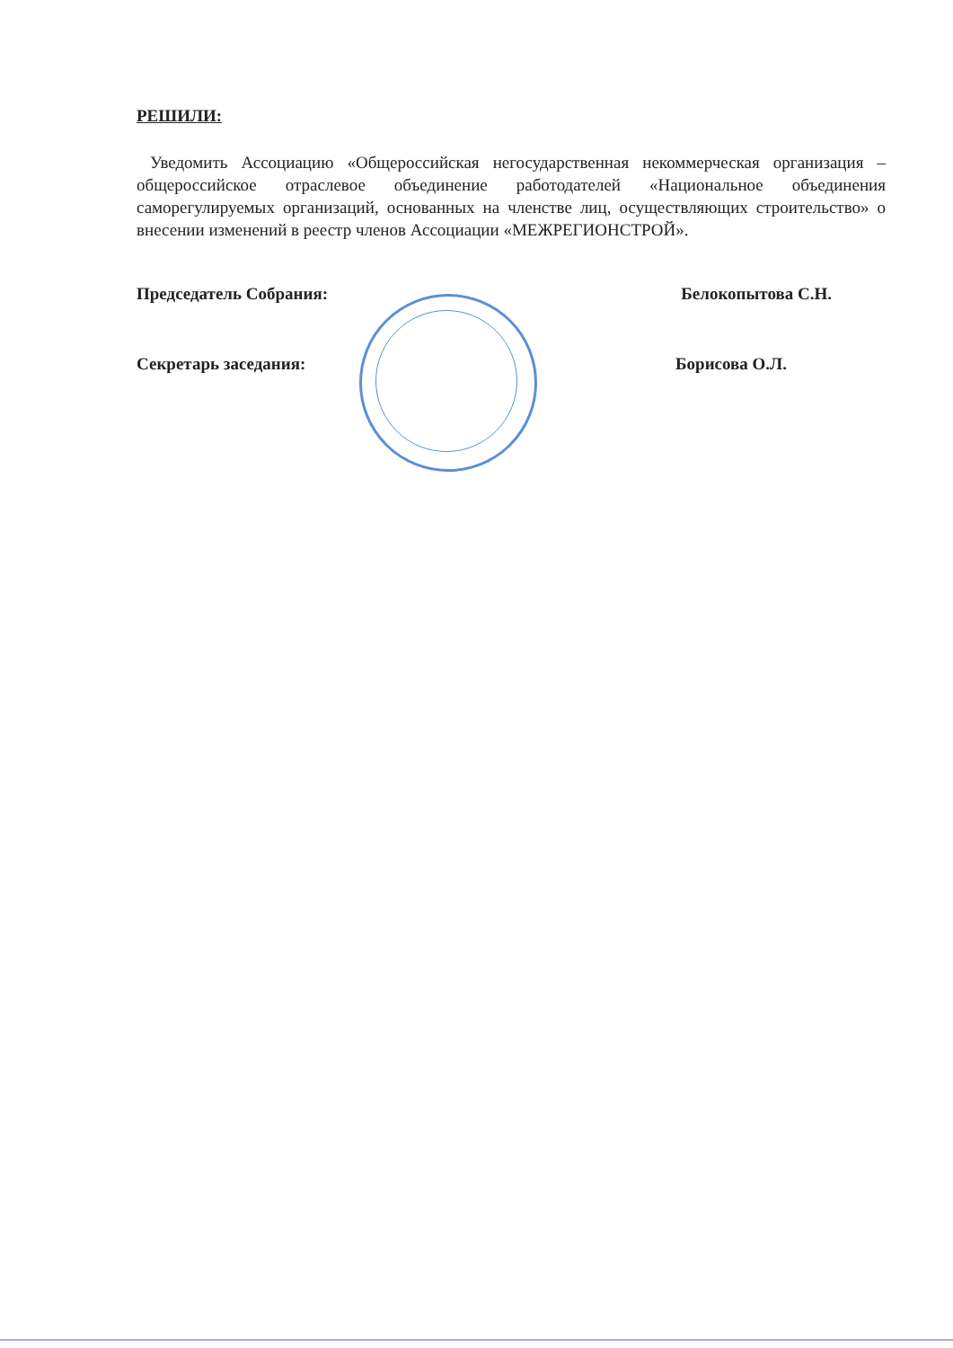РЕШИЛИ:
Уведомить Ассоциацию «Общероссийская негосударственная некоммерческая организация – общероссийское отраслевое объединение работодателей «Национальное объединения саморегулируемых организаций, основанных на членстве лиц, осуществляющих строительство» о внесении изменений в реестр членов Ассоциации «МЕЖРЕГИОНСТРОЙ».
Председатель Собрания: Белокопытова С.Н.
Секретарь заседания: Борисова О.Л.